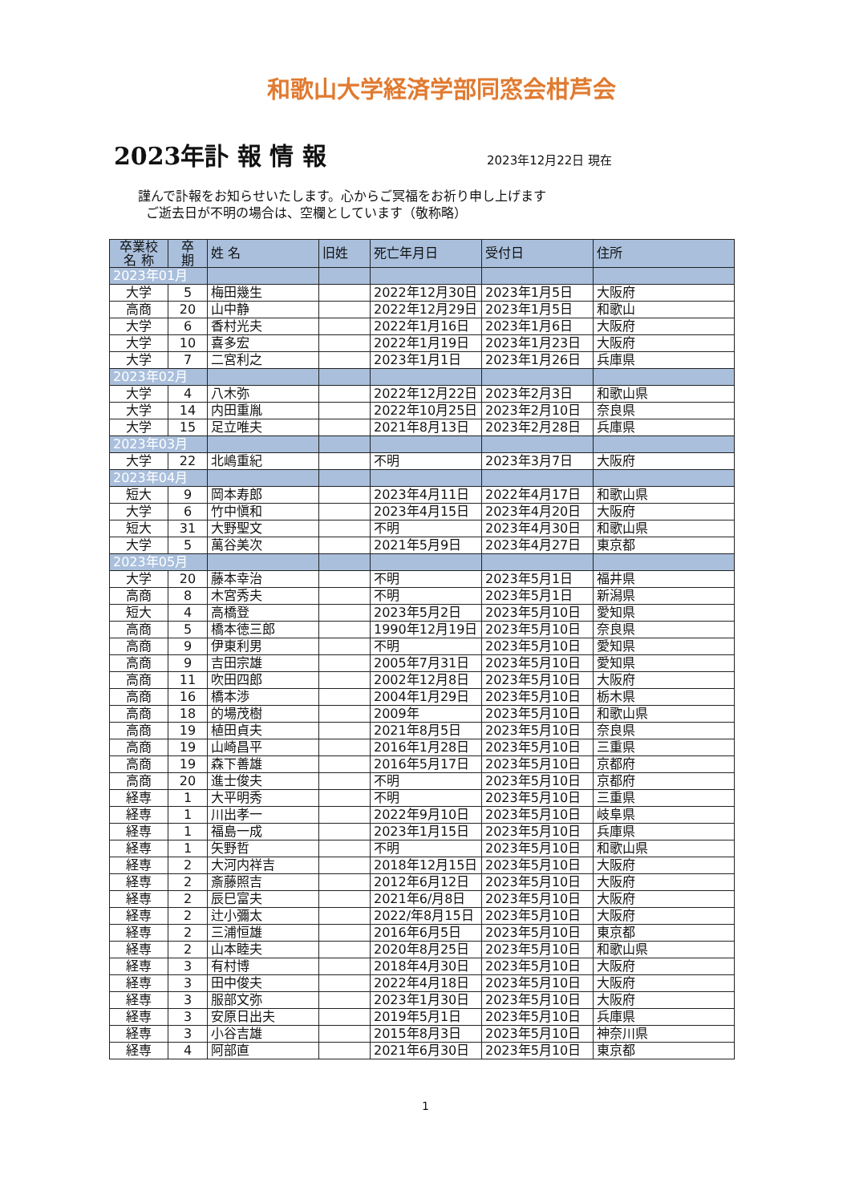和歌山大学経済学部同窓会柑芦会
2023年訃 報 情 報
2023年12月22日 現在
謹んで訃報をお知らせいたします。心からご冥福をお祈り申し上げます
ご逝去日が不明の場合は、空欄としています（敬称略）
| 卒業校 名 称 | 卒 期 | 姓 名 | 旧姓 | 死亡年月日 | 受付日 | 住所 |
| --- | --- | --- | --- | --- | --- | --- |
| 2023年01月 | | | | | | |
| 大学 | 5 | 梅田幾生 | | 2022年12月30日 | 2023年1月5日 | 大阪府 |
| 高商 | 20 | 山中静 | | 2022年12月29日 | 2023年1月5日 | 和歌山 |
| 大学 | 6 | 香村光夫 | | 2022年1月16日 | 2023年1月6日 | 大阪府 |
| 大学 | 10 | 喜多宏 | | 2022年1月19日 | 2023年1月23日 | 大阪府 |
| 大学 | 7 | 二宮利之 | | 2023年1月1日 | 2023年1月26日 | 兵庫県 |
| 2023年02月 | | | | | | |
| 大学 | 4 | 八木弥 | | 2022年12月22日 | 2023年2月3日 | 和歌山県 |
| 大学 | 14 | 内田重胤 | | 2022年10月25日 | 2023年2月10日 | 奈良県 |
| 大学 | 15 | 足立唯夫 | | 2021年8月13日 | 2023年2月28日 | 兵庫県 |
| 2023年03月 | | | | | | |
| 大学 | 22 | 北嶋重紀 | | 不明 | 2023年3月7日 | 大阪府 |
| 2023年04月 | | | | | | |
| 短大 | 9 | 岡本寿郎 | | 2023年4月11日 | 2022年4月17日 | 和歌山県 |
| 大学 | 6 | 竹中愼和 | | 2023年4月15日 | 2023年4月20日 | 大阪府 |
| 短大 | 31 | 大野聖文 | | 不明 | 2023年4月30日 | 和歌山県 |
| 大学 | 5 | 萬谷美次 | | 2021年5月9日 | 2023年4月27日 | 東京都 |
| 2023年05月 | | | | | | |
| 大学 | 20 | 藤本幸治 | | 不明 | 2023年5月1日 | 福井県 |
| 高商 | 8 | 木宮秀夫 | | 不明 | 2023年5月1日 | 新潟県 |
| 短大 | 4 | 高橋登 | | 2023年5月2日 | 2023年5月10日 | 愛知県 |
| 高商 | 5 | 橋本徳三郎 | | 1990年12月19日 | 2023年5月10日 | 奈良県 |
| 高商 | 9 | 伊東利男 | | 不明 | 2023年5月10日 | 愛知県 |
| 高商 | 9 | 吉田宗雄 | | 2005年7月31日 | 2023年5月10日 | 愛知県 |
| 高商 | 11 | 吹田四郎 | | 2002年12月8日 | 2023年5月10日 | 大阪府 |
| 高商 | 16 | 橋本渉 | | 2004年1月29日 | 2023年5月10日 | 栃木県 |
| 高商 | 18 | 的場茂樹 | | 2009年 | 2023年5月10日 | 和歌山県 |
| 高商 | 19 | 植田貞夫 | | 2021年8月5日 | 2023年5月10日 | 奈良県 |
| 高商 | 19 | 山崎昌平 | | 2016年1月28日 | 2023年5月10日 | 三重県 |
| 高商 | 19 | 森下善雄 | | 2016年5月17日 | 2023年5月10日 | 京都府 |
| 高商 | 20 | 進士俊夫 | | 不明 | 2023年5月10日 | 京都府 |
| 経専 | 1 | 大平明秀 | | 不明 | 2023年5月10日 | 三重県 |
| 経専 | 1 | 川出孝一 | | 2022年9月10日 | 2023年5月10日 | 岐阜県 |
| 経専 | 1 | 福島一成 | | 2023年1月15日 | 2023年5月10日 | 兵庫県 |
| 経専 | 1 | 矢野哲 | | 不明 | 2023年5月10日 | 和歌山県 |
| 経専 | 2 | 大河内祥吉 | | 2018年12月15日 | 2023年5月10日 | 大阪府 |
| 経専 | 2 | 斎藤照吉 | | 2012年6月12日 | 2023年5月10日 | 大阪府 |
| 経専 | 2 | 辰巳富夫 | | 2021年6/月8日 | 2023年5月10日 | 大阪府 |
| 経専 | 2 | 辻小彌太 | | 2022/年8月15日 | 2023年5月10日 | 大阪府 |
| 経専 | 2 | 三浦恒雄 | | 2016年6月5日 | 2023年5月10日 | 東京都 |
| 経専 | 2 | 山本睦夫 | | 2020年8月25日 | 2023年5月10日 | 和歌山県 |
| 経専 | 3 | 有村博 | | 2018年4月30日 | 2023年5月10日 | 大阪府 |
| 経専 | 3 | 田中俊夫 | | 2022年4月18日 | 2023年5月10日 | 大阪府 |
| 経専 | 3 | 服部文弥 | | 2023年1月30日 | 2023年5月10日 | 大阪府 |
| 経専 | 3 | 安原日出夫 | | 2019年5月1日 | 2023年5月10日 | 兵庫県 |
| 経専 | 3 | 小谷吉雄 | | 2015年8月3日 | 2023年5月10日 | 神奈川県 |
| 経専 | 4 | 阿部直 | | 2021年6月30日 | 2023年5月10日 | 東京都 |
1